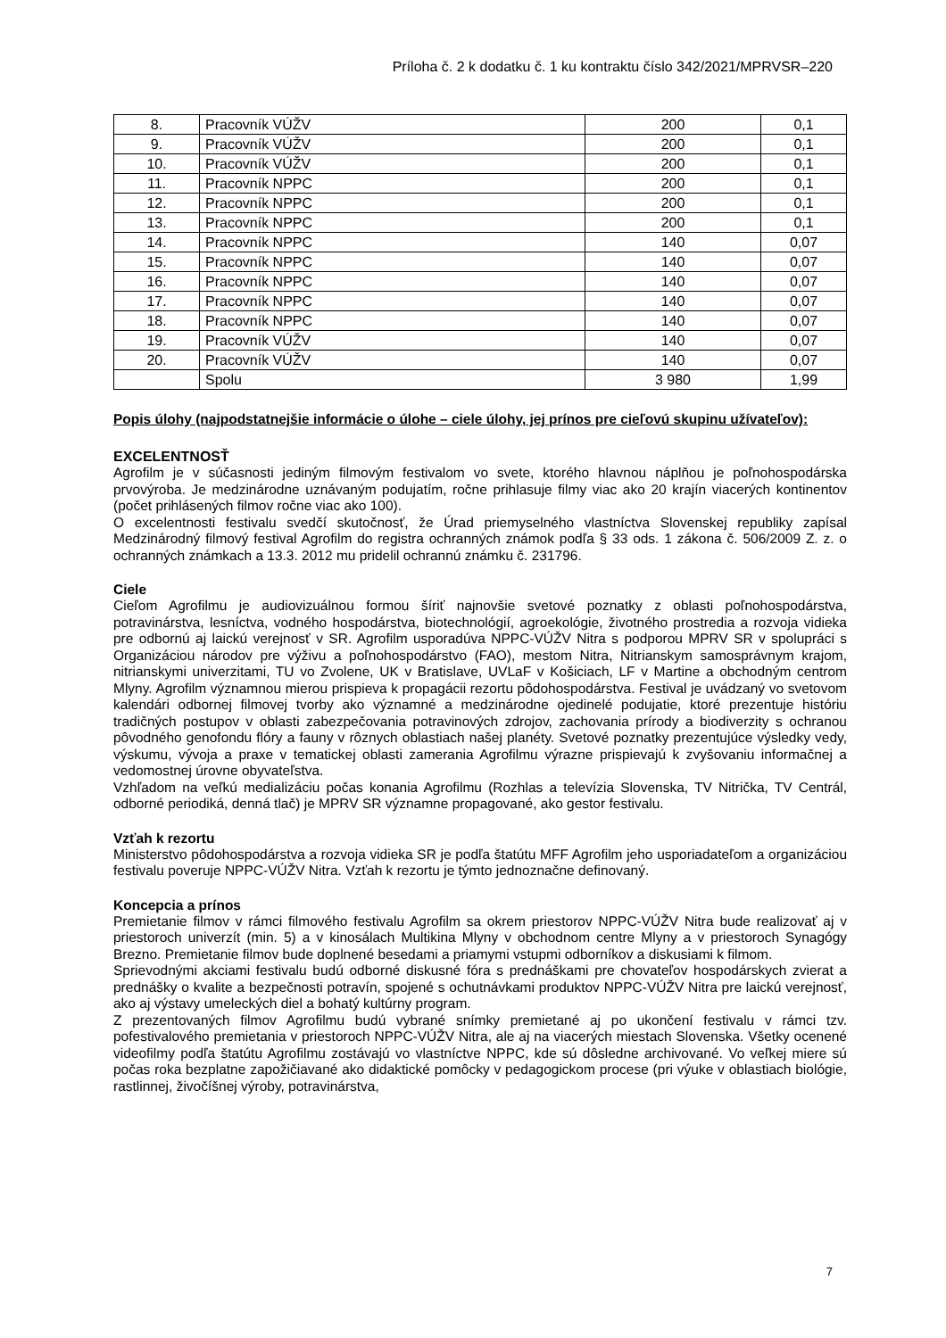Príloha č. 2 k dodatku č. 1 ku kontraktu číslo 342/2021/MPRVSR–220
| 8. | Pracovník VÚŽV | 200 | 0,1 |
| 9. | Pracovník VÚŽV | 200 | 0,1 |
| 10. | Pracovník VÚŽV | 200 | 0,1 |
| 11. | Pracovník NPPC | 200 | 0,1 |
| 12. | Pracovník NPPC | 200 | 0,1 |
| 13. | Pracovník NPPC | 200 | 0,1 |
| 14. | Pracovník NPPC | 140 | 0,07 |
| 15. | Pracovník NPPC | 140 | 0,07 |
| 16. | Pracovník NPPC | 140 | 0,07 |
| 17. | Pracovník NPPC | 140 | 0,07 |
| 18. | Pracovník NPPC | 140 | 0,07 |
| 19. | Pracovník VÚŽV | 140 | 0,07 |
| 20. | Pracovník VÚŽV | 140 | 0,07 |
| | Spolu | 3 980 | 1,99 |
Popis úlohy (najpodstatnejšie informácie o úlohe – ciele úlohy, jej prínos pre cieľovú skupinu užívateľov):
EXCELENTNOSŤ
Agrofilm je v súčasnosti jediným filmovým festivalom vo svete, ktorého hlavnou náplňou je poľnohospodárska prvovýroba. Je medzinárodne uznávaným podujatím, ročne prihlasuje filmy viac ako 20 krajín viacerých kontinentov (počet prihlásených filmov ročne viac ako 100).
O excelentnosti festivalu svedčí skutočnosť, že Úrad priemyselného vlastníctva Slovenskej republiky zapísal Medzinárodný filmový festival Agrofilm do registra ochranných známok podľa § 33 ods. 1 zákona č. 506/2009 Z. z. o ochranných známkach a 13.3. 2012 mu pridelil ochrannú známku č. 231796.
Ciele
Cieľom Agrofilmu je audiovizuálnou formou šíriť najnovšie svetové poznatky z oblasti poľnohospodárstva, potravinárstva, lesníctva, vodného hospodárstva, biotechnológií, agroekológie, životného prostredia a rozvoja vidieka pre odbornú aj laickú verejnosť v SR. Agrofilm usporadúva NPPC-VÚŽV Nitra s podporou MPRV SR v spolupráci s Organizáciou národov pre výživu a poľnohospodárstvo (FAO), mestom Nitra, Nitrianskym samosprávnym krajom, nitrianskymi univerzitami, TU vo Zvolene, UK v Bratislave, UVLaF v Košiciach, LF v Martine a obchodným centrom Mlyny. Agrofilm významnou mierou prispieva k propagácii rezortu pôdohospodárstva. Festival je uvádzaný vo svetovom kalendári odbornej filmovej tvorby ako významné a medzinárodne ojedinelé podujatie, ktoré prezentuje históriu tradičných postupov v oblasti zabezpečovania potravinových zdrojov, zachovania prírody a biodiverzity s ochranou pôvodného genofondu flóry a fauny v rôznych oblastiach našej planéty. Svetové poznatky prezentujúce výsledky vedy, výskumu, vývoja a praxe v tematickej oblasti zamerania Agrofilmu výrazne prispievajú k zvyšovaniu informačnej a vedomostnej úrovne obyvateľstva.
Vzhľadom na veľkú medializáciu počas konania Agrofilmu (Rozhlas a televízia Slovenska, TV Nitrička, TV Centrál, odborné periodiká, denná tlač) je MPRV SR významne propagované, ako gestor festivalu.
Vzťah k rezortu
Ministerstvo pôdohospodárstva a rozvoja vidieka SR je podľa štatútu MFF Agrofilm jeho usporiadateľom a organizáciou festivalu poveruje NPPC-VÚŽV Nitra. Vzťah k rezortu je týmto jednoznačne definovaný.
Koncepcia a prínos
Premietanie filmov v rámci filmového festivalu Agrofilm sa okrem priestorov NPPC-VÚŽV Nitra bude realizovať aj v priestoroch univerzít (min. 5) a v kinosálach Multikina Mlyny v obchodnom centre Mlyny a v priestoroch Synagógy Brezno. Premietanie filmov bude doplnené besedami a priamymi vstupmi odborníkov a diskusiami k filmom.
Sprievodnými akciami festivalu budú odborné diskusné fóra s prednáškami pre chovateľov hospodárskych zvierat a prednášky o kvalite a bezpečnosti potravín, spojené s ochutnávkami produktov NPPC-VÚŽV Nitra pre laickú verejnosť, ako aj výstavy umeleckých diel a bohatý kultúrny program.
Z prezentovaných filmov Agrofilmu budú vybrané snímky premietané aj po ukončení festivalu v rámci tzv. pofestivalového premietania v priestoroch NPPC-VÚŽV Nitra, ale aj na viacerých miestach Slovenska. Všetky ocenené videofilmy podľa štatútu Agrofilmu zostávajú vo vlastníctve NPPC, kde sú dôsledne archivované. Vo veľkej miere sú počas roka bezplatne zapožičiavané ako didaktické pomôcky v pedagogickom procese (pri výuke v oblastiach biológie, rastlinnej, živočíšnej výroby, potravinárstva,
7